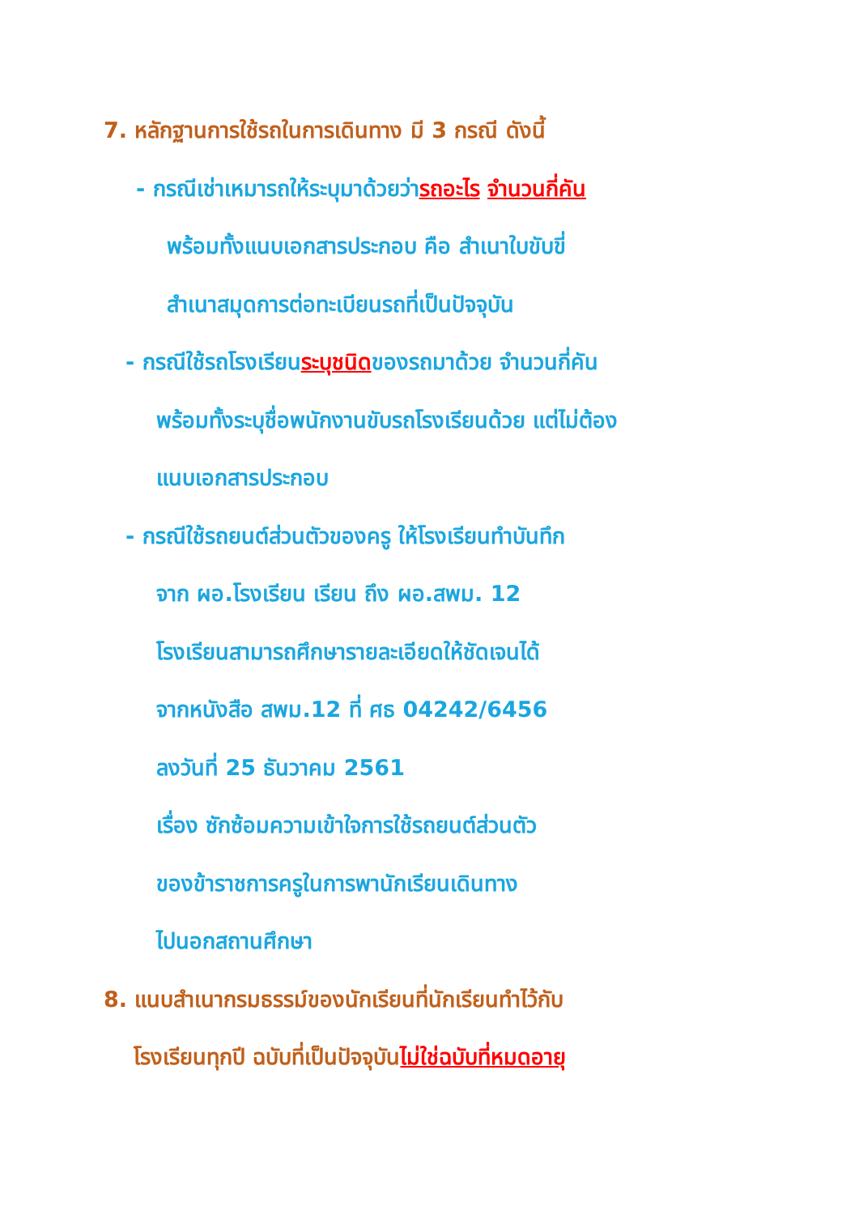7. หลักฐานการใช้รถในการเดินทาง มี 3 กรณี ดังนี้
- กรณีเช่าเหมารถให้ระบุมาด้วยว่ารถอะไร จำนวนกี่คัน
พร้อมทั้งแนบเอกสารประกอบ คือ สำเนาใบขับขี่
สำเนาสมุดการต่อทะเบียนรถที่เป็นปัจจุบัน
- กรณีใช้รถโรงเรียนระบุชนิดของรถมาด้วย จำนวนกี่คัน
พร้อมทั้งระบุชื่อพนักงานขับรถโรงเรียนด้วย แต่ไม่ต้อง
แนบเอกสารประกอบ
- กรณีใช้รถยนต์ส่วนตัวของครู ให้โรงเรียนทำบันทึก
จาก ผอ.โรงเรียน เรียน ถึง ผอ.สพม. 12
โรงเรียนสามารถศึกษารายละเอียดให้ชัดเจนได้
จากหนังสือ สพม.12 ที่ ศธ 04242/6456
ลงวันที่ 25 ธันวาคม 2561
เรื่อง ซักซ้อมความเข้าใจการใช้รถยนต์ส่วนตัว
ของข้าราชการครูในการพานักเรียนเดินทาง
ไปนอกสถานศึกษา
8. แนบสำเนากรมธรรม์ของนักเรียนที่นักเรียนทำไว้กับ
โรงเรียนทุกปี ฉบับที่เป็นปัจจุบันไม่ใช่ฉบับที่หมดอายุ